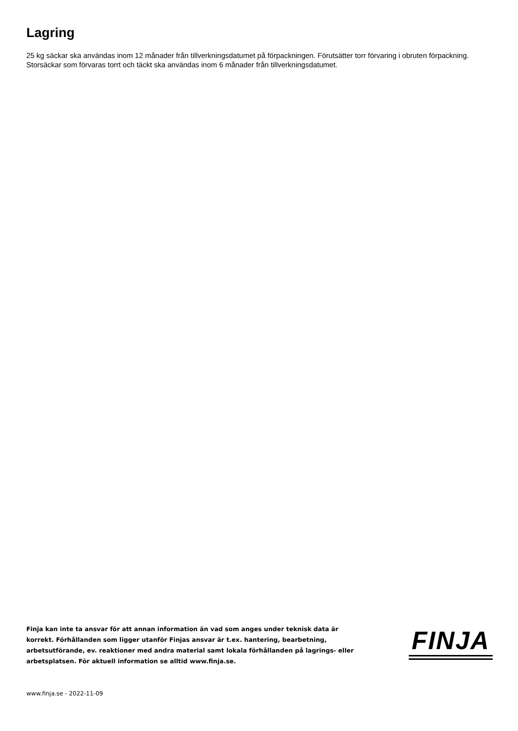Lagring
25 kg säckar ska användas inom 12 månader från tillverkningsdatumet på förpackningen. Förutsätter torr förvaring i obruten förpackning. Storsäckar som förvaras torrt och täckt ska användas inom 6 månader från tillverkningsdatumet.
Finja kan inte ta ansvar för att annan information än vad som anges under teknisk data är korrekt. Förhållanden som ligger utanför Finjas ansvar är t.ex. hantering, bearbetning, arbetsutförande, ev. reaktioner med andra material samt lokala förhållanden på lagrings- eller arbetsplatsen. För aktuell information se alltid www.finja.se.
FINJA
www.finja.se - 2022-11-09